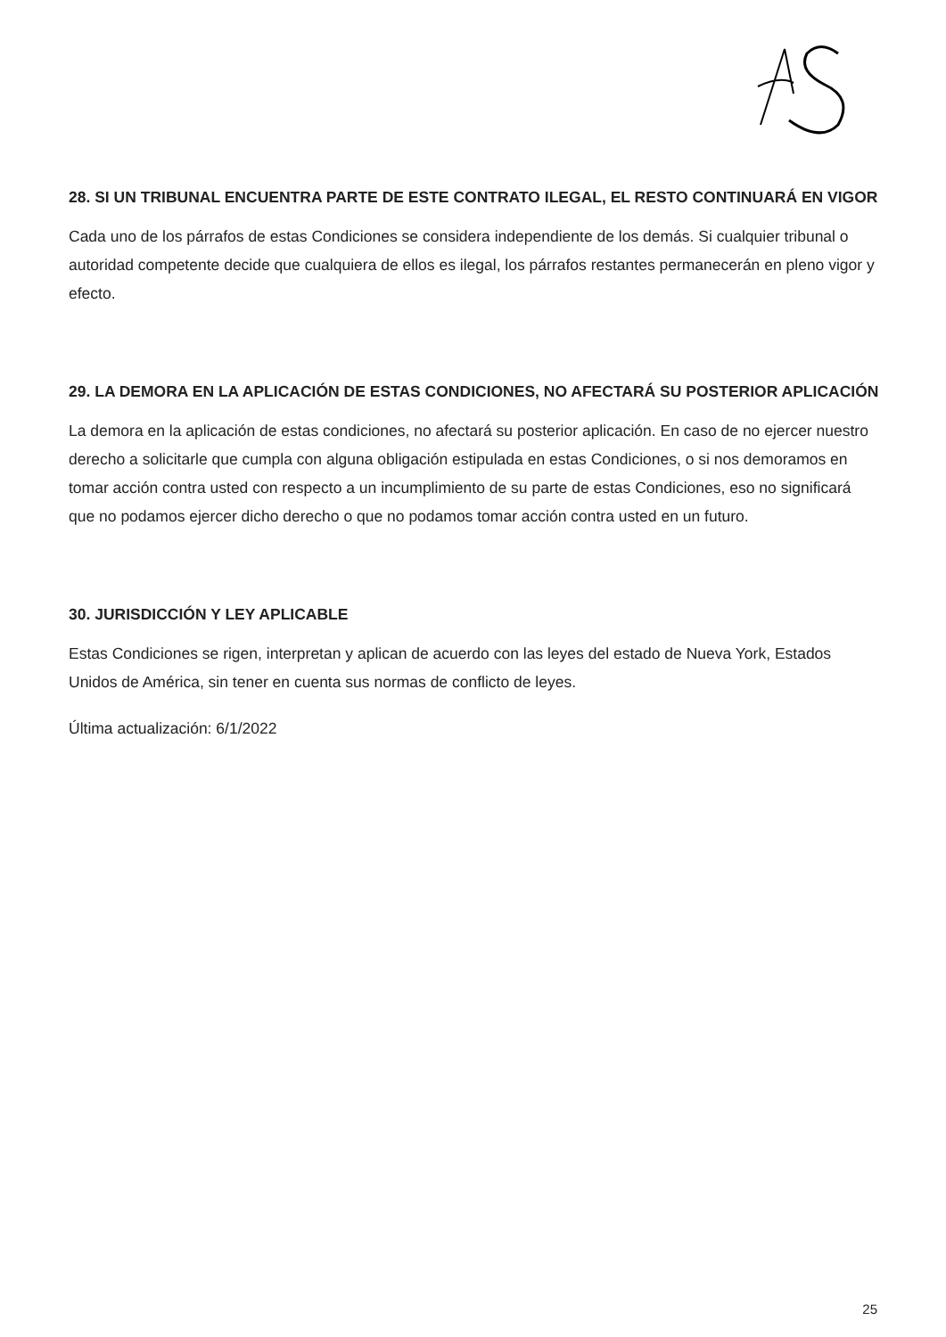28. SI UN TRIBUNAL ENCUENTRA PARTE DE ESTE CONTRATO ILEGAL, EL RESTO CONTINUARÁ EN VIGOR
Cada uno de los párrafos de estas Condiciones se considera independiente de los demás. Si cualquier tribunal o autoridad competente decide que cualquiera de ellos es ilegal, los párrafos restantes permanecerán en pleno vigor y efecto.
29. LA DEMORA EN LA APLICACIÓN DE ESTAS CONDICIONES, NO AFECTARÁ SU POSTERIOR APLICACIÓN
La demora en la aplicación de estas condiciones, no afectará su posterior aplicación. En caso de no ejercer nuestro derecho a solicitarle que cumpla con alguna obligación estipulada en estas Condiciones, o si nos demoramos en tomar acción contra usted con respecto a un incumplimiento de su parte de estas Condiciones, eso no significará que no podamos ejercer dicho derecho o que no podamos tomar acción contra usted en un futuro.
30. JURISDICCIÓN Y LEY APLICABLE
Estas Condiciones se rigen, interpretan y aplican de acuerdo con las leyes del estado de Nueva York, Estados Unidos de América, sin tener en cuenta sus normas de conflicto de leyes.
Última actualización: 6/1/2022
25